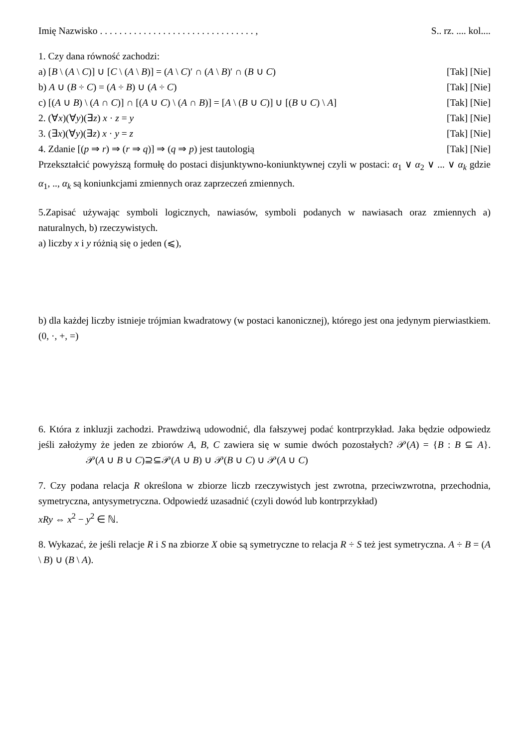Imię Nazwisko . . . . . . . . . . . . . . . . . . . . . . . . . . . . . . . . , S.. rz. .... kol....
1. Czy dana równość zachodzi:
a) [B \ (A \ C)] ∪ [C \ (A \ B)] = (A \ C)′ ∩ (A \ B)′ ∩ (B ∪ C) [Tak] [Nie]
b) A ∪ (B ÷ C) = (A ÷ B) ∪ (A ÷ C) [Tak] [Nie]
c) [(A ∪ B) \ (A ∩ C)] ∩ [(A ∪ C) \ (A ∩ B)] = [A \ (B ∪ C)] ∪ [(B ∪ C) \ A] [Tak] [Nie]
2. (∀x)(∀y)(∃z) x · z = y [Tak] [Nie]
3. (∃x)(∀y)(∃z) x · y = z [Tak] [Nie]
4. Zdanie [(p ⇒ r) ⇒ (r ⇒ q)] ⇒ (q ⇒ p) jest tautologią [Tak] [Nie]
Przekształcić powyższą formułę do postaci disjunktywno-koniunktywnej czyli w postaci: α<sub>1</sub> ∨ α<sub>2</sub> ∨ ... ∨ α<sub>k</sub> gdzie α<sub>1</sub>, .., α<sub>k</sub> są koniunkcjami zmiennych oraz zaprzeczeń zmiennych.
5.Zapisać używając symboli logicznych, nawiasów, symboli podanych w nawiasach oraz zmiennych a) naturalnych, b) rzeczywistych.
a) liczby x i y różnią się o jeden (⩽),
b) dla każdej liczby istnieje trójmian kwadratowy (w postaci kanonicznej), którego jest ona jedynym pierwiastkiem. (0, ·, +, =)
6. Która z inkluzji zachodzi. Prawdziwą udowodnić, dla fałszywej podać kontrprzykład. Jaka będzie odpowiedz jeśli założymy że jeden ze zbiorów A, B, C zawiera się w sumie dwóch pozostałych? 𝒫(A) = {B : B ⊆ A}. 𝒫(A ∪ B ∪ C)⊇⊆𝒫(A ∪ B) ∪ 𝒫(B ∪ C) ∪ 𝒫(A ∪ C)
7. Czy podana relacja R określona w zbiorze liczb rzeczywistych jest zwrotna, przeciwzwrotna, przechodnia, symetryczna, antysymetryczna. Odpowiedź uzasadnić (czyli dowód lub kontrprzykład)
xRy ⇔ x<sup>2</sup> − y<sup>2</sup> ∈ ℕ.
8. Wykazać, że jeśli relacje R i S na zbiorze X obie są symetryczne to relacja R ÷ S też jest symetryczna. A ÷ B = (A \ B) ∪ (B \ A).